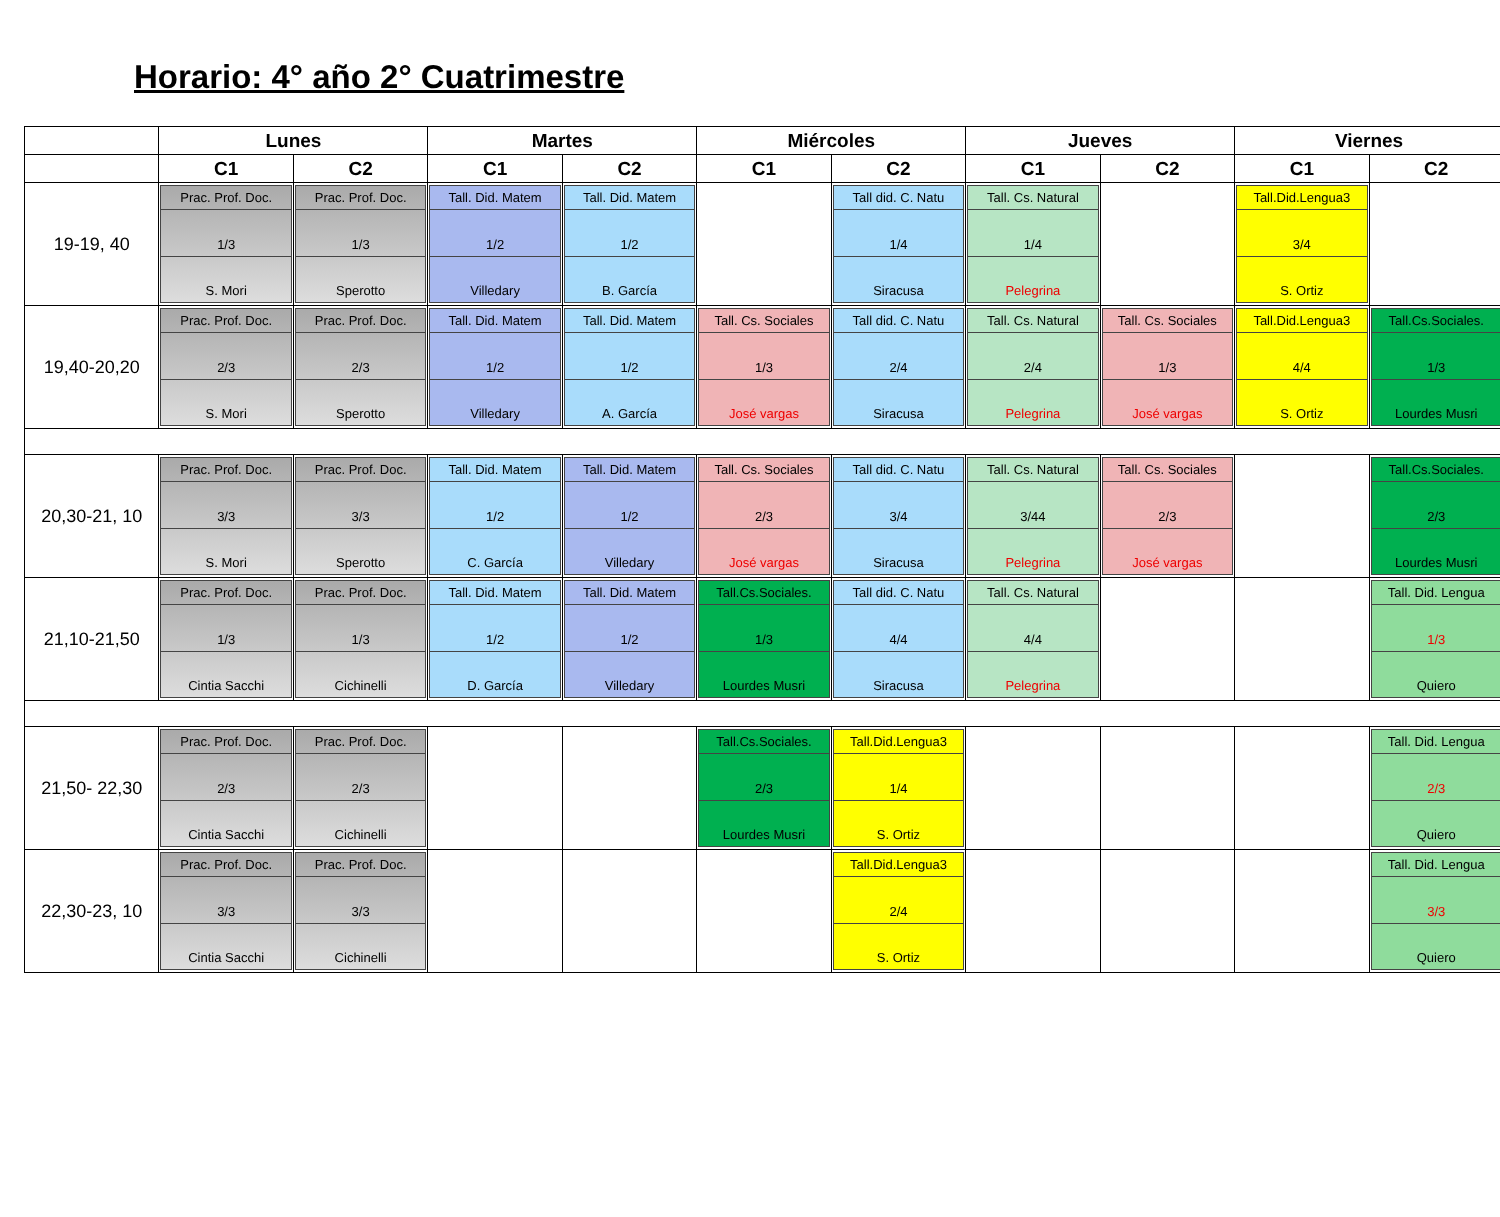Horario: 4° año 2° Cuatrimestre
| | Lunes | | Martes | | Miércoles | | Jueves | | Viernes | |
| --- | --- | --- | --- | --- | --- | --- | --- | --- | --- | --- |
| | C1 | C2 | C1 | C2 | C1 | C2 | C1 | C2 | C1 | C2 |
| 19-19, 40 | Prac. Prof. Doc. 1/3 S. Mori | Prac. Prof. Doc. 1/3 Sperotto | Tall. Did. Matem 1/2 Villedary | Tall. Did. Matem 1/2 B. García | | Tall did. C. Natu 1/4 Siracusa | Tall. Cs. Natural 1/4 Pelegrina | | Tall.Did.Lengua3 3/4 S. Ortiz | |
| 19,40-20,20 | Prac. Prof. Doc. 2/3 S. Mori | Prac. Prof. Doc. 2/3 Sperotto | Tall. Did. Matem 1/2 Villedary | Tall. Did. Matem 1/2 A. García | Tall. Cs. Sociales 1/3 José vargas | Tall did. C. Natu 2/4 Siracusa | Tall. Cs. Natural 2/4 Pelegrina | Tall. Cs. Sociales 1/3 José vargas | Tall.Did.Lengua3 4/4 S. Ortiz | Tall.Cs.Sociales. 1/3 Lourdes Musri |
| 20,30-21, 10 | Prac. Prof. Doc. 3/3 S. Mori | Prac. Prof. Doc. 3/3 Sperotto | Tall. Did. Matem 1/2 C. García | Tall. Did. Matem 1/2 Villedary | Tall. Cs. Sociales 2/3 José vargas | Tall did. C. Natu 3/4 Siracusa | Tall. Cs. Natural 3/44 Pelegrina | Tall. Cs. Sociales 2/3 José vargas | | Tall.Cs.Sociales. 2/3 Lourdes Musri |
| 21,10-21,50 | Prac. Prof. Doc. 1/3 Cintia Sacchi | Prac. Prof. Doc. 1/3 Cichinelli | Tall. Did. Matem 1/2 D. García | Tall. Did. Matem 1/2 Villedary | Tall.Cs.Sociales. 1/3 Lourdes Musri | Tall did. C. Natu 4/4 Siracusa | Tall. Cs. Natural 4/4 Pelegrina | | | Tall. Did. Lengua 1/3 Quiero |
| 21,50- 22,30 | Prac. Prof. Doc. 2/3 Cintia Sacchi | Prac. Prof. Doc. 2/3 Cichinelli | | | Tall.Cs.Sociales. 2/3 Lourdes Musri | Tall.Did.Lengua3 1/4 S. Ortiz | | | | Tall. Did. Lengua 2/3 Quiero |
| 22,30-23, 10 | Prac. Prof. Doc. 3/3 Cintia Sacchi | Prac. Prof. Doc. 3/3 Cichinelli | | | | Tall.Did.Lengua3 2/4 S. Ortiz | | | | Tall. Did. Lengua 3/3 Quiero |